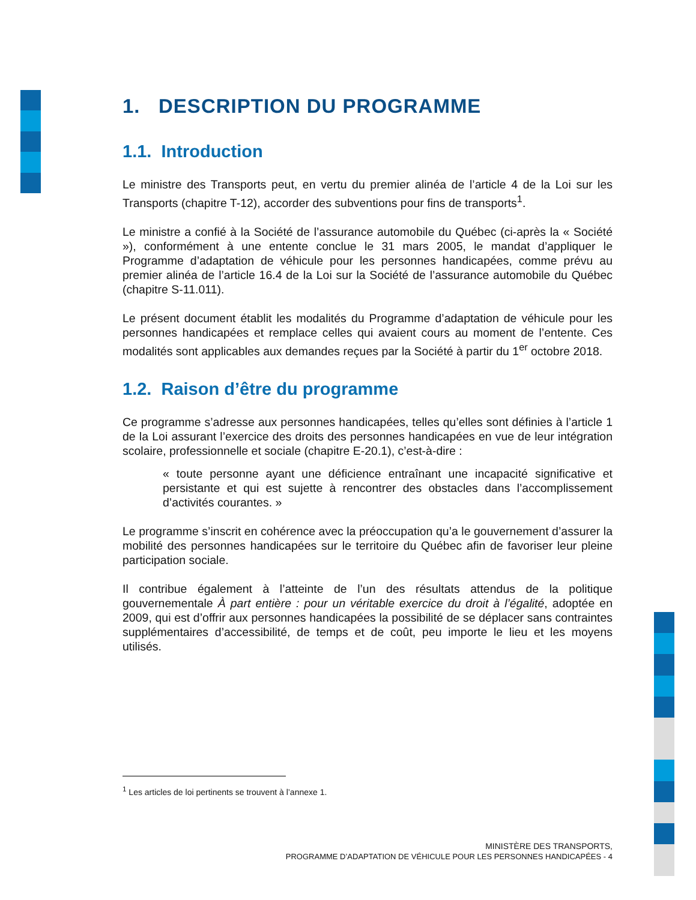1. DESCRIPTION DU PROGRAMME
1.1. Introduction
Le ministre des Transports peut, en vertu du premier alinéa de l’article 4 de la Loi sur les Transports (chapitre T-12), accorder des subventions pour fins de transports<sup>1</sup>.
Le ministre a confié à la Société de l’assurance automobile du Québec (ci-après la « Société »), conformément à une entente conclue le 31 mars 2005, le mandat d’appliquer le Programme d’adaptation de véhicule pour les personnes handicapées, comme prévu au premier alinéa de l’article 16.4 de la Loi sur la Société de l’assurance automobile du Québec (chapitre S-11.011).
Le présent document établit les modalités du Programme d’adaptation de véhicule pour les personnes handicapées et remplace celles qui avaient cours au moment de l’entente. Ces modalités sont applicables aux demandes reçues par la Société à partir du 1<sup>er</sup> octobre 2018.
1.2. Raison d’être du programme
Ce programme s’adresse aux personnes handicapées, telles qu’elles sont définies à l’article 1 de la Loi assurant l’exercice des droits des personnes handicapées en vue de leur intégration scolaire, professionnelle et sociale (chapitre E-20.1), c’est-à-dire :
« toute personne ayant une déficience entraînant une incapacité significative et persistante et qui est sujette à rencontrer des obstacles dans l’accomplissement d’activités courantes. »
Le programme s’inscrit en cohérence avec la préoccupation qu’a le gouvernement d’assurer la mobilité des personnes handicapées sur le territoire du Québec afin de favoriser leur pleine participation sociale.
Il contribue également à l’atteinte de l’un des résultats attendus de la politique gouvernementale À part entière : pour un véritable exercice du droit à l’égalité, adoptée en 2009, qui est d’offrir aux personnes handicapées la possibilité de se déplacer sans contraintes supplémentaires d’accessibilité, de temps et de coût, peu importe le lieu et les moyens utilisés.
<sup>1</sup> Les articles de loi pertinents se trouvent à l’annexe 1.
MINISTÈRE DES TRANSPORTS,
PROGRAMME D’ADAPTATION DE VÉHICULE POUR LES PERSONNES HANDICAPÉES - 4